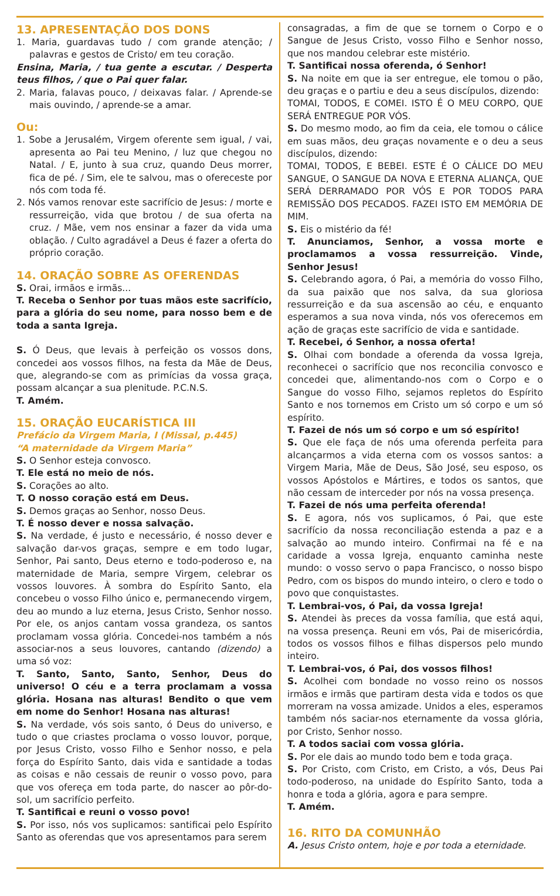13. APRESENTAÇÃO DOS DONS
1. Maria, guardavas tudo / com grande atenção; / palavras e gestos de Cristo/ em teu coração.
Ensina, Maria, / tua gente a escutar. / Desperta teus filhos, / que o Pai quer falar.
2. Maria, falavas pouco, / deixavas falar. / Aprende-se mais ouvindo, / aprende-se a amar.
Ou:
1. Sobe a Jerusalém, Virgem oferente sem igual, / vai, apresenta ao Pai teu Menino, / luz que chegou no Natal. / E, junto à sua cruz, quando Deus morrer, fica de pé. / Sim, ele te salvou, mas o ofereceste por nós com toda fé.
2. Nós vamos renovar este sacrifício de Jesus: / morte e ressurreição, vida que brotou / de sua oferta na cruz. / Mãe, vem nos ensinar a fazer da vida uma oblação. / Culto agradável a Deus é fazer a oferta do próprio coração.
14. ORAÇÃO SOBRE AS OFERENDAS
S. Orai, irmãos e irmãs...
T. Receba o Senhor por tuas mãos este sacrifício, para a glória do seu nome, para nosso bem e de toda a santa Igreja.
S. Ó Deus, que levais à perfeição os vossos dons, concedei aos vossos filhos, na festa da Mãe de Deus, que, alegrando-se com as primícias da vossa graça, possam alcançar a sua plenitude. P.C.N.S.
T. Amém.
15. ORAÇÃO EUCARÍSTICA III
Prefácio da Virgem Maria, I (Missal, p.445)
“A maternidade da Virgem Maria”
S. O Senhor esteja convosco.
T. Ele está no meio de nós.
S. Corações ao alto.
T. O nosso coração está em Deus.
S. Demos graças ao Senhor, nosso Deus.
T. É nosso dever e nossa salvação.
S. Na verdade, é justo e necessário, é nosso dever e salvação dar-vos graças, sempre e em todo lugar, Senhor, Pai santo, Deus eterno e todo-poderoso e, na maternidade de Maria, sempre Virgem, celebrar os vossos louvores. À sombra do Espírito Santo, ela concebeu o vosso Filho único e, permanecendo virgem, deu ao mundo a luz eterna, Jesus Cristo, Senhor nosso. Por ele, os anjos cantam vossa grandeza, os santos proclamam vossa glória. Concedei-nos também a nós associar-nos a seus louvores, cantando (dizendo) a uma só voz:
T. Santo, Santo, Santo, Senhor, Deus do universo! O céu e a terra proclamam a vossa glória. Hosana nas alturas! Bendito o que vem em nome do Senhor! Hosana nas alturas!
S. Na verdade, vós sois santo, ó Deus do universo, e tudo o que criastes proclama o vosso louvor, porque, por Jesus Cristo, vosso Filho e Senhor nosso, e pela força do Espírito Santo, dais vida e santidade a todas as coisas e não cessais de reunir o vosso povo, para que vos ofereça em toda parte, do nascer ao pôr-do-sol, um sacrifício perfeito.
T. Santificai e reuni o vosso povo!
S. Por isso, nós vos suplicamos: santificai pelo Espírito Santo as oferendas que vos apresentamos para serem
consagradas, a fim de que se tornem o Corpo e o Sangue de Jesus Cristo, vosso Filho e Senhor nosso, que nos mandou celebrar este mistério.
T. Santificai nossa oferenda, ó Senhor!
S. Na noite em que ia ser entregue, ele tomou o pão, deu graças e o partiu e deu a seus discípulos, dizendo:
TOMAI, TODOS, E COMEI. ISTO É O MEU CORPO, QUE SERÁ ENTREGUE POR VÓS.
S. Do mesmo modo, ao fim da ceia, ele tomou o cálice em suas mãos, deu graças novamente e o deu a seus discípulos, dizendo:
TOMAI, TODOS, E BEBEI. ESTE É O CÁLICE DO MEU SANGUE, O SANGUE DA NOVA E ETERNA ALIANÇA, QUE SERÁ DERRAMADO POR VÓS E POR TODOS PARA REMISSÃO DOS PECADOS. FAZEI ISTO EM MEMÓRIA DE MIM.
S. Eis o mistério da fé!
T. Anunciamos, Senhor, a vossa morte e proclamamos a vossa ressurreição. Vinde, Senhor Jesus!
S. Celebrando agora, ó Pai, a memória do vosso Filho, da sua paixão que nos salva, da sua gloriosa ressurreição e da sua ascensão ao céu, e enquanto esperamos a sua nova vinda, nós vos oferecemos em ação de graças este sacrifício de vida e santidade.
T. Recebei, ó Senhor, a nossa oferta!
S. Olhai com bondade a oferenda da vossa Igreja, reconhecei o sacrifício que nos reconcilia convosco e concedei que, alimentando-nos com o Corpo e o Sangue do vosso Filho, sejamos repletos do Espírito Santo e nos tornemos em Cristo um só corpo e um só espírito.
T. Fazei de nós um só corpo e um só espírito!
S. Que ele faça de nós uma oferenda perfeita para alcançarmos a vida eterna com os vossos santos: a Virgem Maria, Mãe de Deus, São José, seu esposo, os vossos Apóstolos e Mártires, e todos os santos, que não cessam de interceder por nós na vossa presença.
T. Fazei de nós uma perfeita oferenda!
S. E agora, nós vos suplicamos, ó Pai, que este sacrifício da nossa reconciliação estenda a paz e a salvação ao mundo inteiro. Confirmai na fé e na caridade a vossa Igreja, enquanto caminha neste mundo: o vosso servo o papa Francisco, o nosso bispo Pedro, com os bispos do mundo inteiro, o clero e todo o povo que conquistastes.
T. Lembrai-vos, ó Pai, da vossa Igreja!
S. Atendei às preces da vossa família, que está aqui, na vossa presença. Reuni em vós, Pai de misericórdia, todos os vossos filhos e filhas dispersos pelo mundo inteiro.
T. Lembrai-vos, ó Pai, dos vossos filhos!
S. Acolhei com bondade no vosso reino os nossos irmãos e irmãs que partiram desta vida e todos os que morreram na vossa amizade. Unidos a eles, esperamos também nós saciar-nos eternamente da vossa glória, por Cristo, Senhor nosso.
T. A todos saciai com vossa glória.
S. Por ele dais ao mundo todo bem e toda graça.
S. Por Cristo, com Cristo, em Cristo, a vós, Deus Pai todo-poderoso, na unidade do Espírito Santo, toda a honra e toda a glória, agora e para sempre.
T. Amém.
16. RITO DA COMUNHÃO
A. Jesus Cristo ontem, hoje e por toda a eternidade.